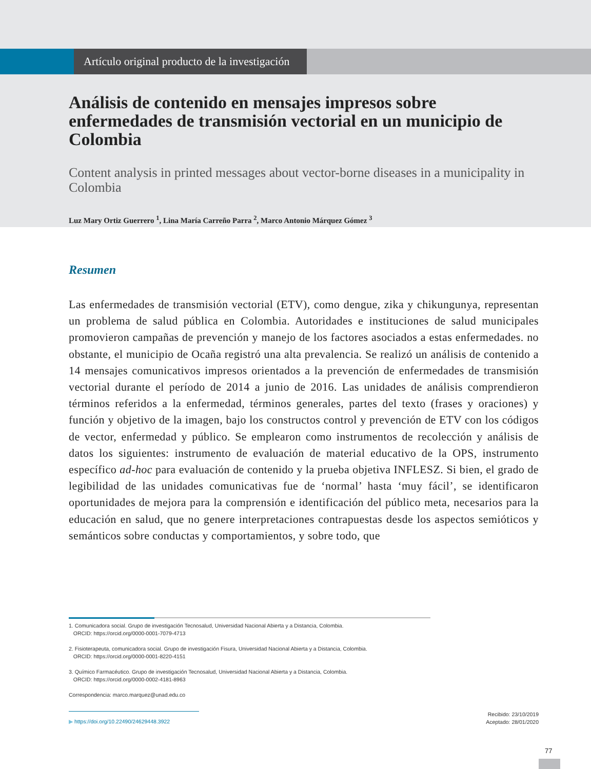Artículo original producto de la investigación
Análisis de contenido en mensajes impresos sobre enfermedades de transmisión vectorial en un municipio de Colombia
Content analysis in printed messages about vector-borne diseases in a municipality in Colombia
Luz Mary Ortiz Guerrero <sup>1</sup>, Lina María Carreño Parra <sup>2</sup>, Marco Antonio Márquez Gómez <sup>3</sup>
Resumen
Las enfermedades de transmisión vectorial (ETV), como dengue, zika y chikungunya, representan un problema de salud pública en Colombia. Autoridades e instituciones de salud municipales promovieron campañas de prevención y manejo de los factores asociados a estas enfermedades. no obstante, el municipio de Ocaña registró una alta prevalencia. Se realizó un análisis de contenido a 14 mensajes comunicativos impresos orientados a la prevención de enfermedades de transmisión vectorial durante el período de 2014 a junio de 2016. Las unidades de análisis comprendieron términos referidos a la enfermedad, términos generales, partes del texto (frases y oraciones) y función y objetivo de la imagen, bajo los constructos control y prevención de ETV con los códigos de vector, enfermedad y público. Se emplearon como instrumentos de recolección y análisis de datos los siguientes: instrumento de evaluación de material educativo de la OPS, instrumento específico ad-hoc para evaluación de contenido y la prueba objetiva INFLESZ. Si bien, el grado de legibilidad de las unidades comunicativas fue de ‘normal’ hasta ‘muy fácil’, se identificaron oportunidades de mejora para la comprensión e identificación del público meta, necesarios para la educación en salud, que no genere interpretaciones contrapuestas desde los aspectos semióticos y semánticos sobre conductas y comportamientos, y sobre todo, que
1. Comunicadora social. Grupo de investigación Tecnosalud, Universidad Nacional Abierta y a Distancia, Colombia.
ORCID: https://orcid.org/0000-0001-7079-4713
2. Fisioterapeuta, comunicadora social. Grupo de investigación Fisura, Universidad Nacional Abierta y a Distancia, Colombia.
ORCID: https://orcid.org/0000-0001-8220-4151
3. Químico Farmacéutico. Grupo de investigación Tecnosalud, Universidad Nacional Abierta y a Distancia, Colombia.
ORCID: https://orcid.org/0000-0002-4181-8963
Correspondencia: marco.marquez@unad.edu.co
▶ https://doi.org/10.22490/24629448.3922
Recibido: 23/10/2019
Aceptado: 28/01/2020
77